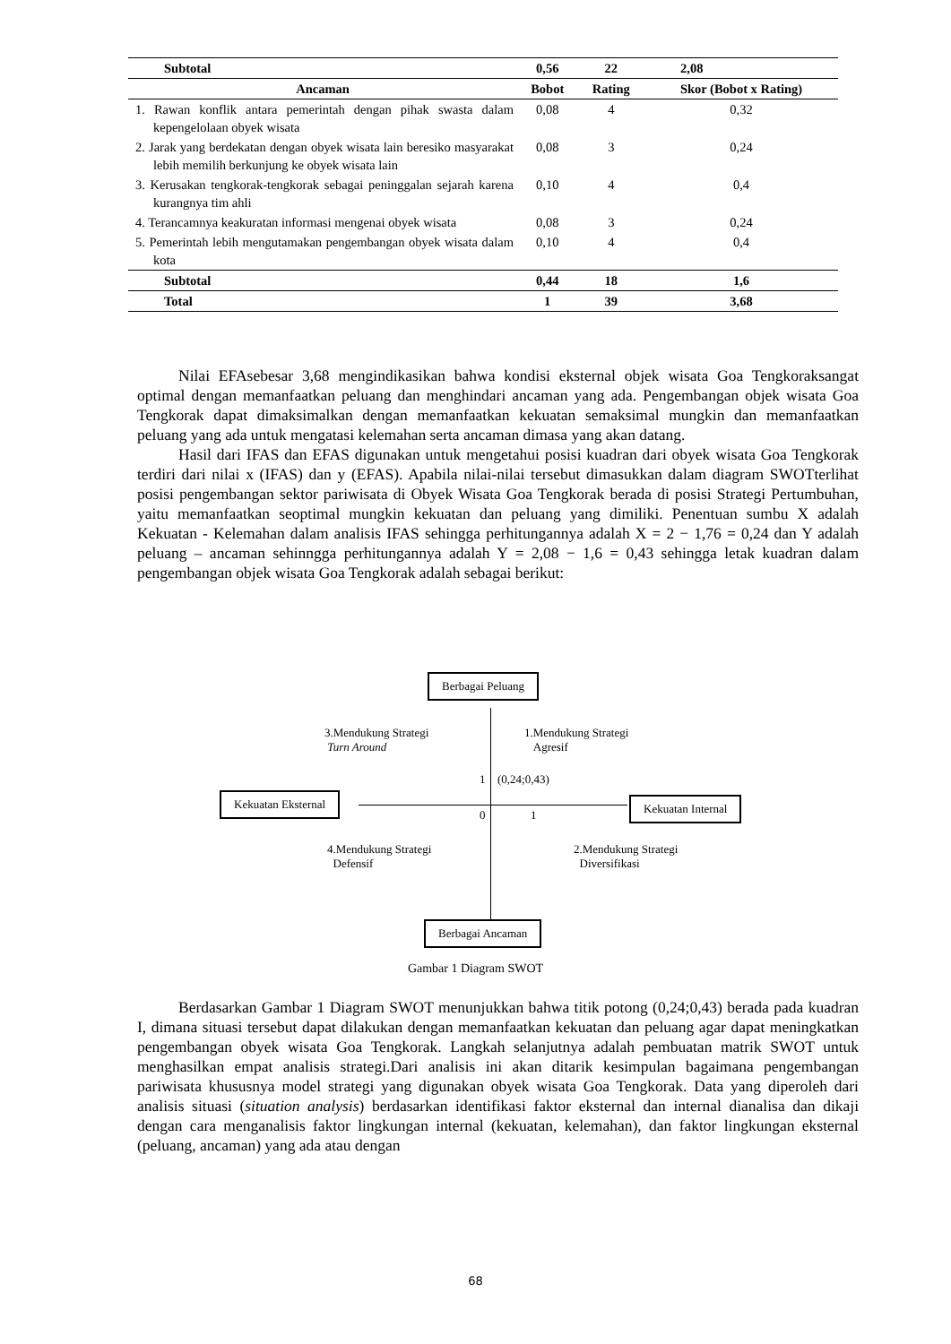| Subtotal | 0,56 | 22 | 2,08 |
| Ancaman | Bobot | Rating | Skor (Bobot x Rating) |
| 1. Rawan konflik antara pemerintah dengan pihak swasta dalam kepengelolaan obyek wisata | 0,08 | 4 | 0,32 |
| 2. Jarak yang berdekatan dengan obyek wisata lain beresiko masyarakat lebih memilih berkunjung ke obyek wisata lain | 0,08 | 3 | 0,24 |
| 3. Kerusakan tengkorak-tengkorak sebagai peninggalan sejarah karena kurangnya tim ahli | 0,10 | 4 | 0,4 |
| 4. Terancamnya keakuratan informasi mengenai obyek wisata | 0,08 | 3 | 0,24 |
| 5. Pemerintah lebih mengutamakan pengembangan obyek wisata dalam kota | 0,10 | 4 | 0,4 |
| Subtotal | 0,44 | 18 | 1,6 |
| Total | 1 | 39 | 3,68 |
Nilai EFAsebesar 3,68 mengindikasikan bahwa kondisi eksternal objek wisata Goa Tengkoraksangat optimal dengan memanfaatkan peluang dan menghindari ancaman yang ada. Pengembangan objek wisata Goa Tengkorak dapat dimaksimalkan dengan memanfaatkan kekuatan semaksimal mungkin dan memanfaatkan peluang yang ada untuk mengatasi kelemahan serta ancaman dimasa yang akan datang.
Hasil dari IFAS dan EFAS digunakan untuk mengetahui posisi kuadran dari obyek wisata Goa Tengkorak terdiri dari nilai x (IFAS) dan y (EFAS). Apabila nilai-nilai tersebut dimasukkan dalam diagram SWOTterlihat posisi pengembangan sektor pariwisata di Obyek Wisata Goa Tengkorak berada di posisi Strategi Pertumbuhan, yaitu memanfaatkan seoptimal mungkin kekuatan dan peluang yang dimiliki. Penentuan sumbu X adalah Kekuatan - Kelemahan dalam analisis IFAS sehingga perhitungannya adalah X = 2 − 1,76 = 0,24 dan Y adalah peluang – ancaman sehinngga perhitungannya adalah Y = 2,08 − 1,6 = 0,43 sehingga letak kuadran dalam pengembangan objek wisata Goa Tengkorak adalah sebagai berikut:
Berbagai Peluang
3.Mendukung Strategi
Turn Around
1.Mendukung Strategi
Agresif
1 (0,24;0,43)
Kekuatan Eksternal
0 1
Kekuatan Internal
4.Mendukung Strategi
Defensif
2.Mendukung Strategi
Diversifikasi
Berbagai Ancaman
Gambar 1 Diagram SWOT
Berdasarkan Gambar 1 Diagram SWOT menunjukkan bahwa titik potong (0,24;0,43) berada pada kuadran I, dimana situasi tersebut dapat dilakukan dengan memanfaatkan kekuatan dan peluang agar dapat meningkatkan pengembangan obyek wisata Goa Tengkorak. Langkah selanjutnya adalah pembuatan matrik SWOT untuk menghasilkan empat analisis strategi.Dari analisis ini akan ditarik kesimpulan bagaimana pengembangan pariwisata khususnya model strategi yang digunakan obyek wisata Goa Tengkorak. Data yang diperoleh dari analisis situasi (situation analysis) berdasarkan identifikasi faktor eksternal dan internal dianalisa dan dikaji dengan cara menganalisis faktor lingkungan internal (kekuatan, kelemahan), dan faktor lingkungan eksternal (peluang, ancaman) yang ada atau dengan
68